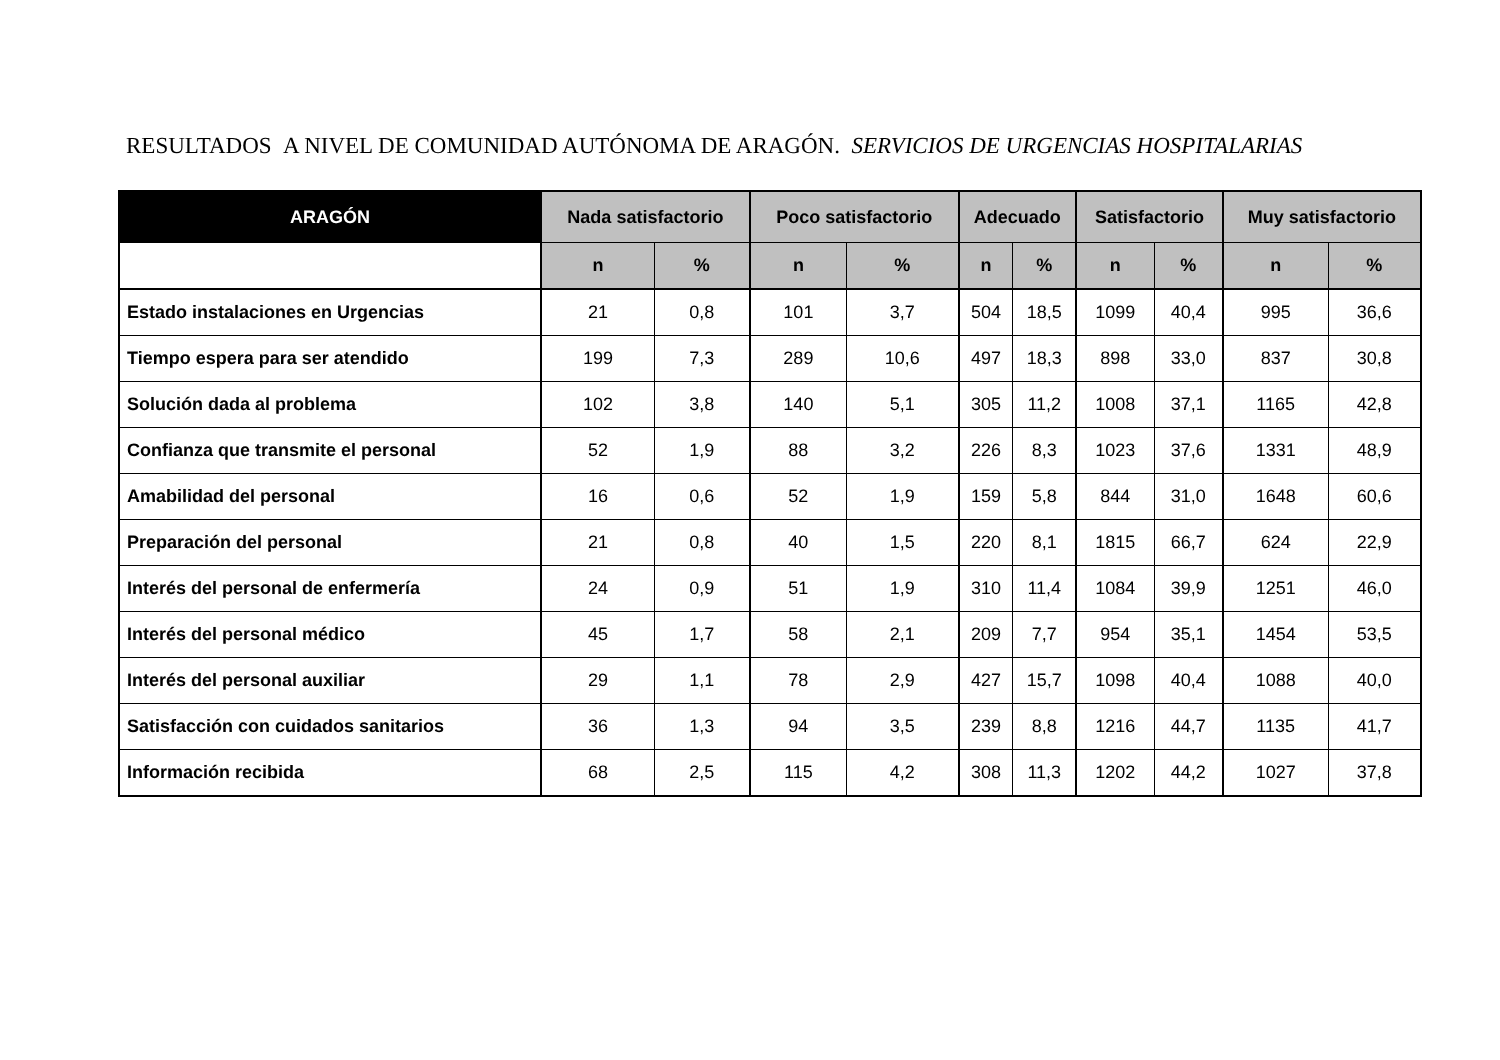RESULTADOS A NIVEL DE COMUNIDAD AUTÓNOMA DE ARAGÓN. SERVICIOS DE URGENCIAS HOSPITALARIAS
| ARAGÓN | Nada satisfactorio | | Poco satisfactorio | | Adecuado | | Satisfactorio | | Muy satisfactorio | |
| --- | --- | --- | --- | --- | --- | --- | --- | --- | --- | --- |
| | n | % | n | % | n | % | n | % | n | % |
| Estado instalaciones en Urgencias | 21 | 0,8 | 101 | 3,7 | 504 | 18,5 | 1099 | 40,4 | 995 | 36,6 |
| Tiempo espera para ser atendido | 199 | 7,3 | 289 | 10,6 | 497 | 18,3 | 898 | 33,0 | 837 | 30,8 |
| Solución dada al problema | 102 | 3,8 | 140 | 5,1 | 305 | 11,2 | 1008 | 37,1 | 1165 | 42,8 |
| Confianza que transmite el personal | 52 | 1,9 | 88 | 3,2 | 226 | 8,3 | 1023 | 37,6 | 1331 | 48,9 |
| Amabilidad del personal | 16 | 0,6 | 52 | 1,9 | 159 | 5,8 | 844 | 31,0 | 1648 | 60,6 |
| Preparación del personal | 21 | 0,8 | 40 | 1,5 | 220 | 8,1 | 1815 | 66,7 | 624 | 22,9 |
| Interés del personal de enfermería | 24 | 0,9 | 51 | 1,9 | 310 | 11,4 | 1084 | 39,9 | 1251 | 46,0 |
| Interés del personal médico | 45 | 1,7 | 58 | 2,1 | 209 | 7,7 | 954 | 35,1 | 1454 | 53,5 |
| Interés del personal auxiliar | 29 | 1,1 | 78 | 2,9 | 427 | 15,7 | 1098 | 40,4 | 1088 | 40,0 |
| Satisfacción con cuidados sanitarios | 36 | 1,3 | 94 | 3,5 | 239 | 8,8 | 1216 | 44,7 | 1135 | 41,7 |
| Información recibida | 68 | 2,5 | 115 | 4,2 | 308 | 11,3 | 1202 | 44,2 | 1027 | 37,8 |